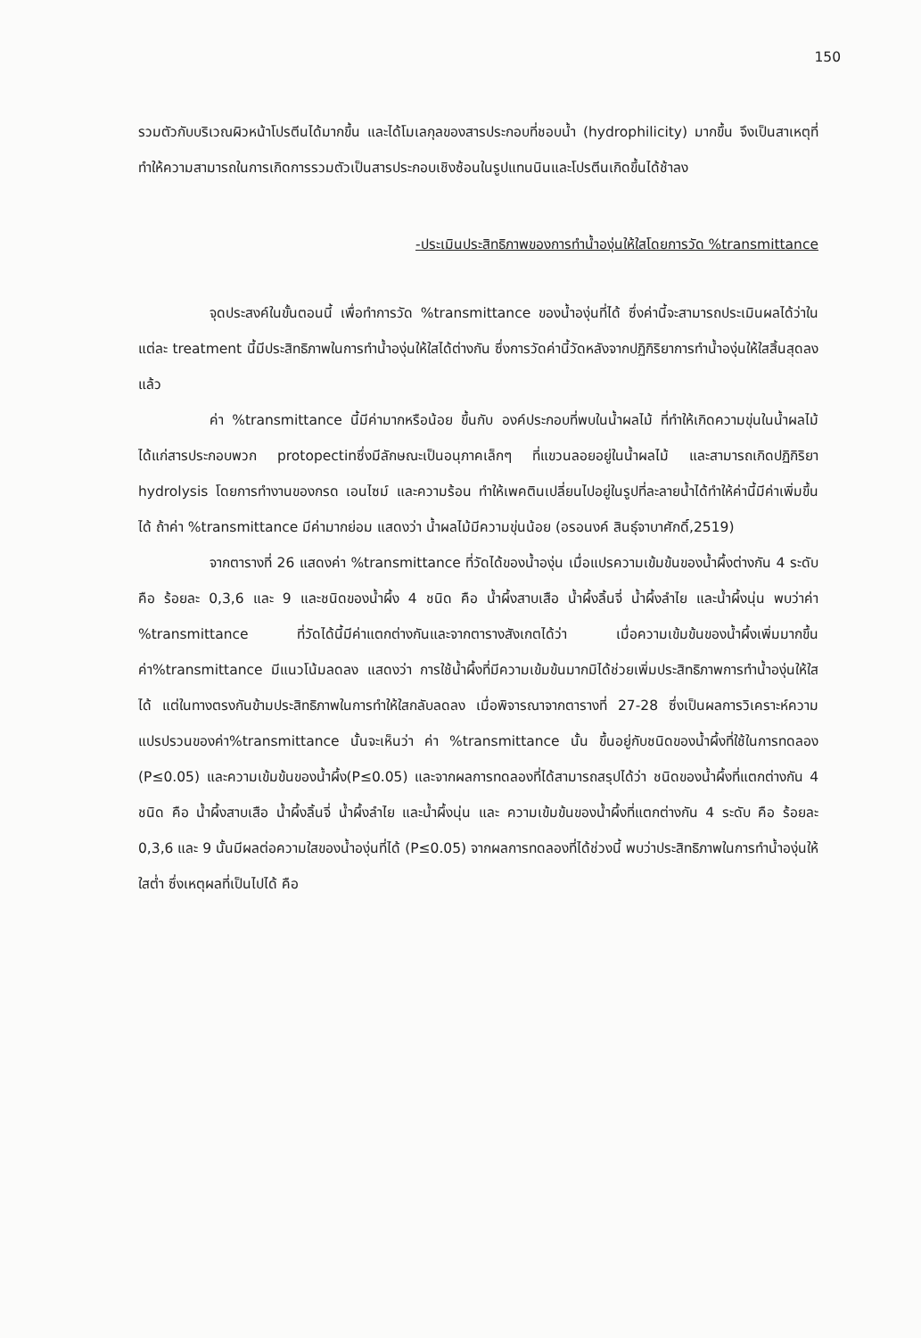150
รวมตัวกับบริเวณผิวหน้าโปรตีนได้มากขึ้น และได้โมเลกุลของสารประกอบที่ชอบน้ำ (hydrophilicity) มากขึ้น จึงเป็นสาเหตุที่ทำให้ความสามารถในการเกิดการรวมตัวเป็นสารประกอบเชิงซ้อนในรูปแทนนินและโปรตีนเกิดขึ้นได้ช้าลง
-ประเมินประสิทธิภาพของการทำน้ำองุ่นให้ใสโดยการวัด %transmittance
จุดประสงค์ในขั้นตอนนี้ เพื่อทำการวัด %transmittance ของน้ำองุ่นที่ได้ ซึ่งค่านี้จะสามารถประเมินผลได้ว่าในแต่ละ treatment นี้มีประสิทธิภาพในการทำน้ำองุ่นให้ใสได้ต่างกัน ซึ่งการวัดค่านี้วัดหลังจากปฏิกิริยาการทำน้ำองุ่นให้ใสสิ้นสุดลงแล้ว
ค่า %transmittance นี้มีค่ามากหรือน้อย ขึ้นกับ องค์ประกอบที่พบในน้ำผลไม้ ที่ทำให้เกิดความขุ่นในน้ำผลไม้ ได้แก่สารประกอบพวก protopectinซึ่งมีลักษณะเป็นอนุภาคเล็กๆ ที่แขวนลอยอยู่ในน้ำผลไม้ และสามารถเกิดปฏิกิริยา hydrolysis โดยการทำงานของกรด เอนไซม์ และความร้อน ทำให้เพคตินเปลี่ยนไปอยู่ในรูปที่ละลายน้ำได้ทำให้ค่านี้มีค่าเพิ่มขึ้นได้ ถ้าค่า %transmittance มีค่ามากย่อม แสดงว่า น้ำผลไม้มีความขุ่นน้อย (อรอนงค์ สินธุ์จาบาศักดิ์,2519)
จากตารางที่ 26 แสดงค่า %transmittance ที่วัดได้ของน้ำองุ่น เมื่อแปรความเข้มข้นของน้ำผึ้งต่างกัน 4 ระดับ คือ ร้อยละ 0,3,6 และ 9 และชนิดของน้ำผึ้ง 4 ชนิด คือ น้ำผึ้งสาบเสือ น้ำผึ้งลิ้นจี่ น้ำผึ้งลำไย และน้ำผึ้งนุ่น พบว่าค่า %transmittance ที่วัดได้นี้มีค่าแตกต่างกันและจากตารางสังเกตได้ว่า เมื่อความเข้มข้นของน้ำผึ้งเพิ่มมากขึ้นค่า%transmittance มีแนวโน้มลดลง แสดงว่า การใช้น้ำผึ้งที่มีความเข้มข้นมากมิได้ช่วยเพิ่มประสิทธิภาพการทำน้ำองุ่นให้ใสได้ แต่ในทางตรงกันข้ามประสิทธิภาพในการทำให้ใสกลับลดลง เมื่อพิจารณาจากตารางที่ 27-28 ซึ่งเป็นผลการวิเคราะห์ความแปรปรวนของค่า%transmittance นั้นจะเห็นว่า ค่า %transmittance นั้น ขึ้นอยู่กับชนิดของน้ำผึ้งที่ใช้ในการทดลอง (P≤0.05) และความเข้มข้นของน้ำผึ้ง(P≤0.05) และจากผลการทดลองที่ได้สามารถสรุปได้ว่า ชนิดของน้ำผึ้งที่แตกต่างกัน 4 ชนิด คือ น้ำผึ้งสาบเสือ น้ำผึ้งลิ้นจี่ น้ำผึ้งลำไย และน้ำผึ้งนุ่น และ ความเข้มข้นของน้ำผึ้งที่แตกต่างกัน 4 ระดับ คือ ร้อยละ 0,3,6 และ 9 นั้นมีผลต่อความใสของน้ำองุ่นที่ได้ (P≤0.05) จากผลการทดลองที่ได้ช่วงนี้ พบว่าประสิทธิภาพในการทำน้ำองุ่นให้ใสต่ำ ซึ่งเหตุผลที่เป็นไปได้ คือ